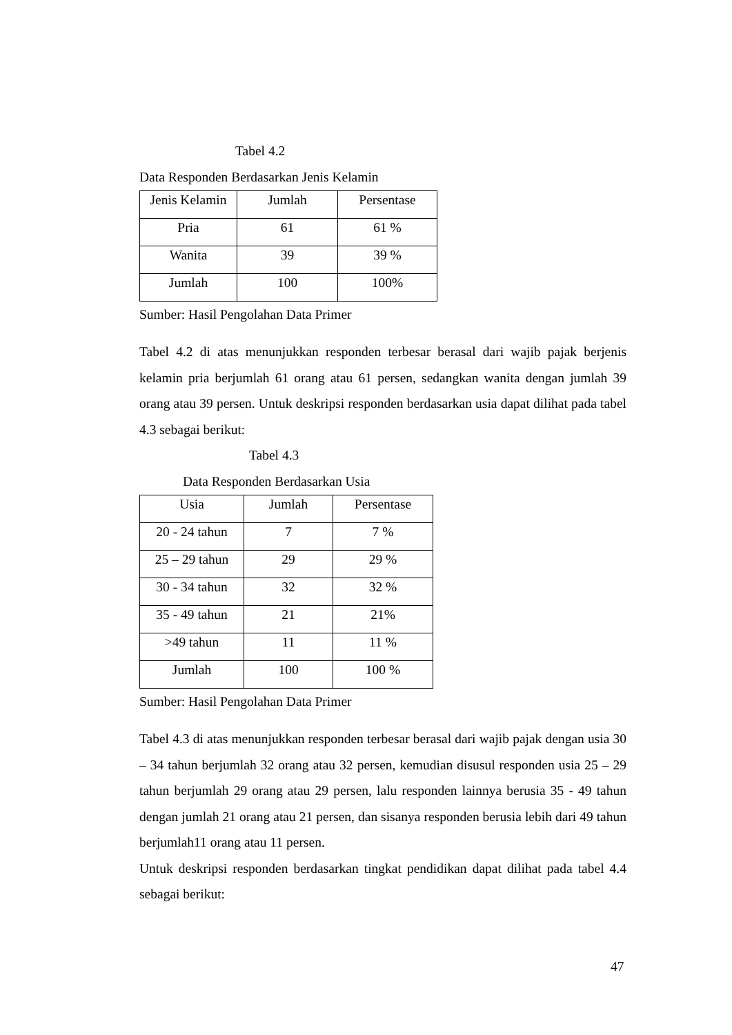Tabel 4.2
Data Responden Berdasarkan Jenis Kelamin
| Jenis Kelamin | Jumlah | Persentase |
| Pria | 61 | 61 % |
| Wanita | 39 | 39 % |
| Jumlah | 100 | 100% |
Sumber: Hasil Pengolahan Data Primer
Tabel 4.2 di atas menunjukkan responden terbesar berasal dari wajib pajak berjenis kelamin pria berjumlah 61 orang atau 61 persen, sedangkan wanita dengan jumlah 39 orang atau 39 persen. Untuk deskripsi responden berdasarkan usia dapat dilihat pada tabel 4.3 sebagai berikut:
Tabel 4.3
Data Responden Berdasarkan Usia
| Usia | Jumlah | Persentase |
| 20 - 24 tahun | 7 | 7 % |
| 25 – 29 tahun | 29 | 29 % |
| 30 - 34 tahun | 32 | 32 % |
| 35 - 49 tahun | 21 | 21% |
| >49 tahun | 11 | 11 % |
| Jumlah | 100 | 100 % |
Sumber: Hasil Pengolahan Data Primer
Tabel 4.3 di atas menunjukkan responden terbesar berasal dari wajib pajak dengan usia 30 – 34 tahun berjumlah 32 orang atau 32 persen, kemudian disusul responden usia 25 – 29 tahun berjumlah 29 orang atau 29 persen, lalu responden lainnya berusia 35 - 49 tahun dengan jumlah 21 orang atau 21 persen, dan sisanya responden berusia lebih dari 49 tahun berjumlah11 orang atau 11 persen.
Untuk deskripsi responden berdasarkan tingkat pendidikan dapat dilihat pada tabel 4.4 sebagai berikut:
47